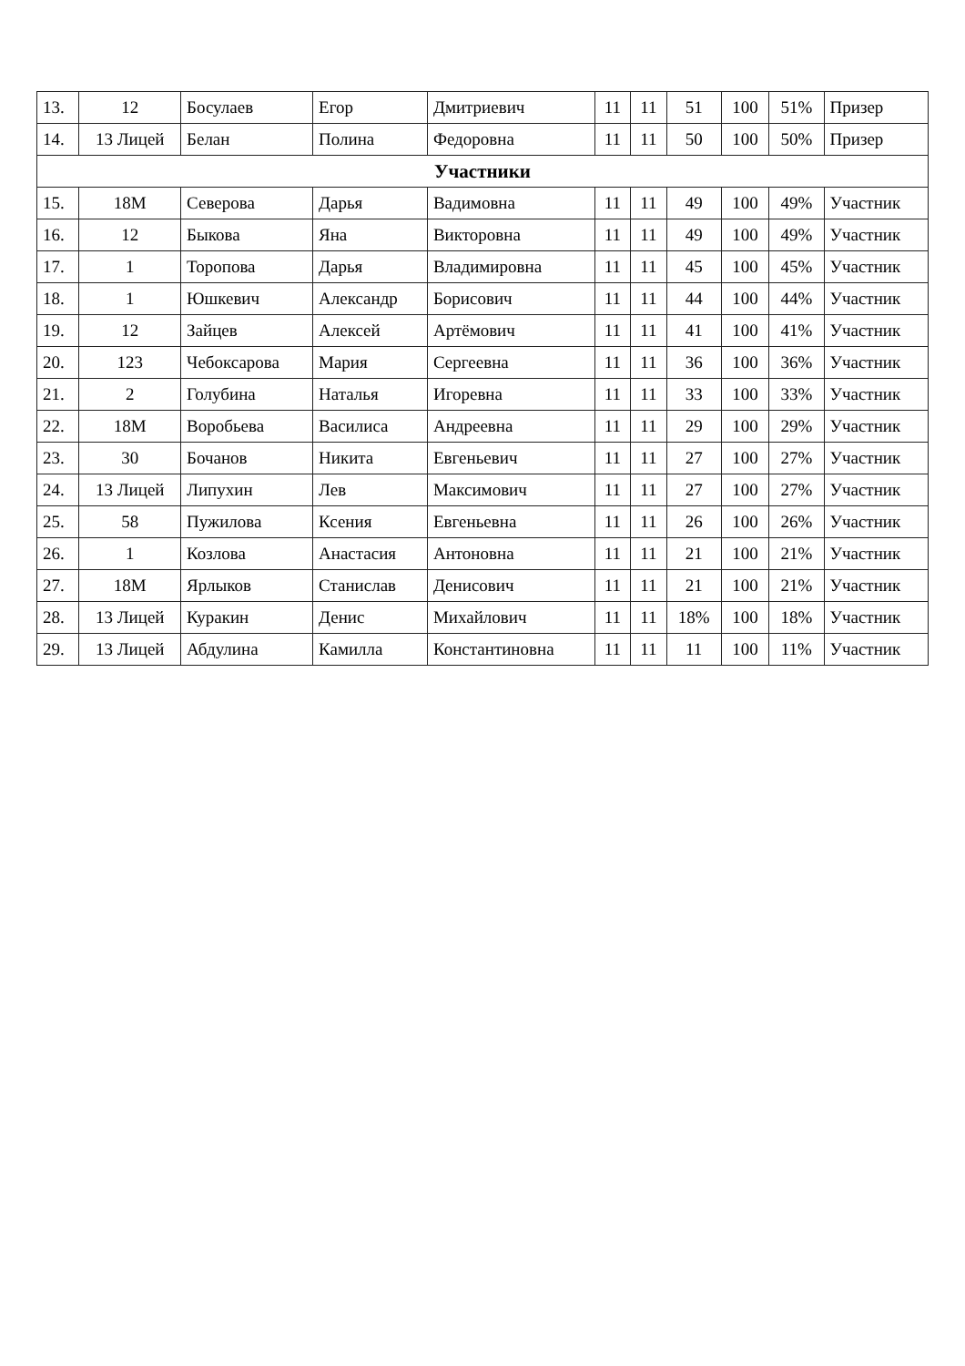| 13. | 12 | Босулаев | Егор | Дмитриевич | 11 | 11 | 51 | 100 | 51% | Призер |
| 14. | 13 Лицей | Белан | Полина | Федоровна | 11 | 11 | 50 | 100 | 50% | Призер |
| Участники | | | | | | | | | | |
| 15. | 18М | Северова | Дарья | Вадимовна | 11 | 11 | 49 | 100 | 49% | Участник |
| 16. | 12 | Быкова | Яна | Викторовна | 11 | 11 | 49 | 100 | 49% | Участник |
| 17. | 1 | Торопова | Дарья | Владимировна | 11 | 11 | 45 | 100 | 45% | Участник |
| 18. | 1 | Юшкевич | Александр | Борисович | 11 | 11 | 44 | 100 | 44% | Участник |
| 19. | 12 | Зайцев | Алексей | Артёмович | 11 | 11 | 41 | 100 | 41% | Участник |
| 20. | 123 | Чебоксарова | Мария | Сергеевна | 11 | 11 | 36 | 100 | 36% | Участник |
| 21. | 2 | Голубина | Наталья | Игоревна | 11 | 11 | 33 | 100 | 33% | Участник |
| 22. | 18М | Воробьева | Василиса | Андреевна | 11 | 11 | 29 | 100 | 29% | Участник |
| 23. | 30 | Бочанов | Никита | Евгеньевич | 11 | 11 | 27 | 100 | 27% | Участник |
| 24. | 13 Лицей | Липухин | Лев | Максимович | 11 | 11 | 27 | 100 | 27% | Участник |
| 25. | 58 | Пужилова | Ксения | Евгеньевна | 11 | 11 | 26 | 100 | 26% | Участник |
| 26. | 1 | Козлова | Анастасия | Антоновна | 11 | 11 | 21 | 100 | 21% | Участник |
| 27. | 18М | Ярлыков | Станислав | Денисович | 11 | 11 | 21 | 100 | 21% | Участник |
| 28. | 13 Лицей | Куракин | Денис | Михайлович | 11 | 11 | 18% | 100 | 18% | Участник |
| 29. | 13 Лицей | Абдулина | Камилла | Константиновна | 11 | 11 | 11 | 100 | 11% | Участник |